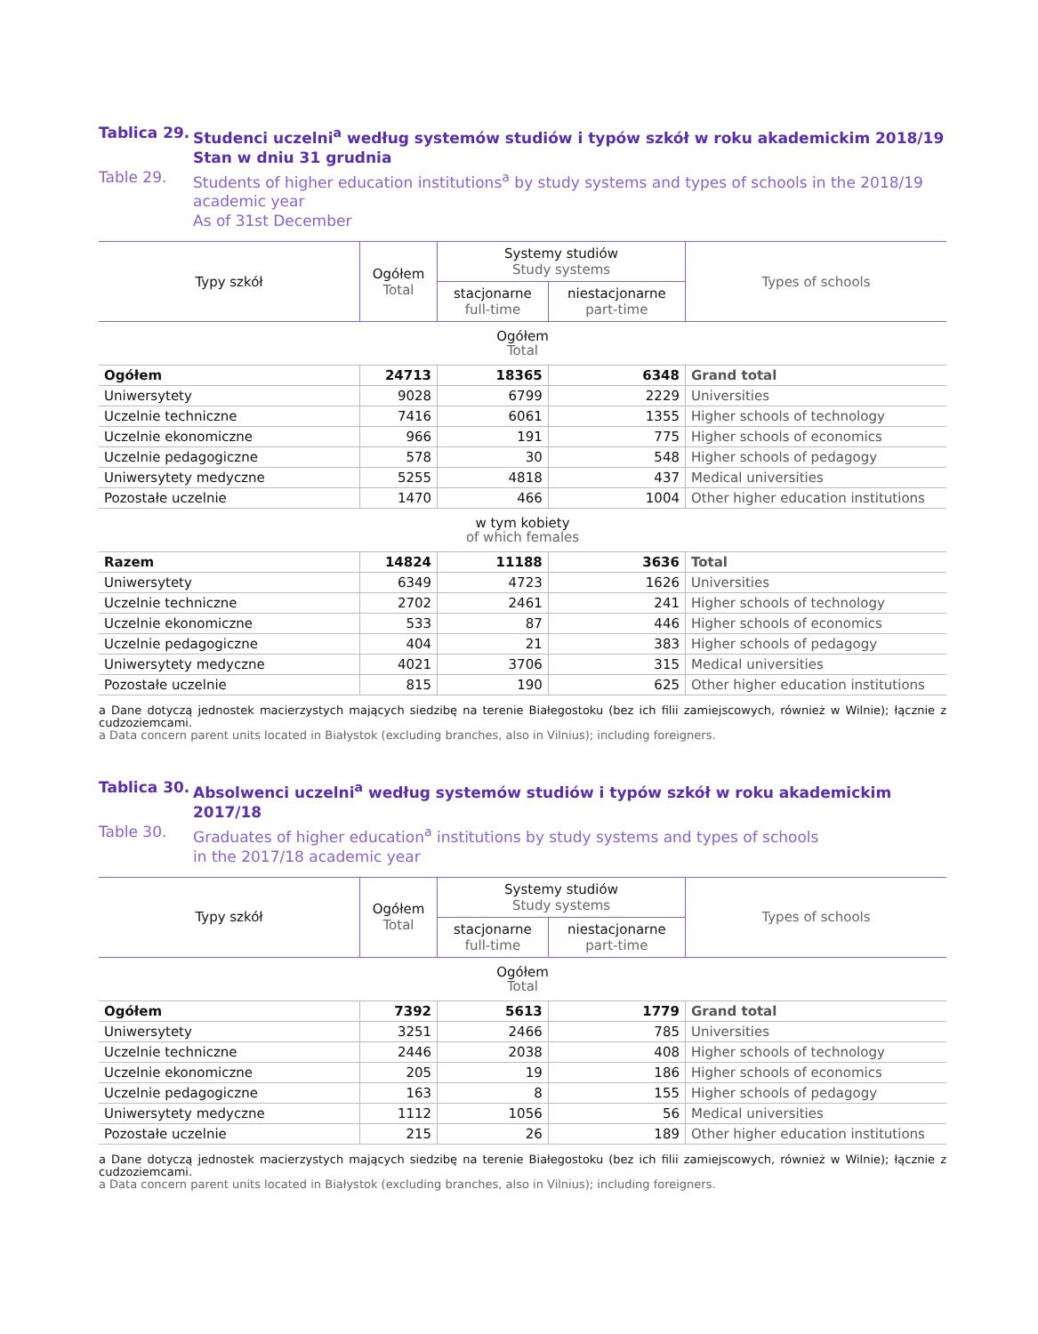Tablica 29. Studenci uczelni<sup>a</sup> według systemów studiów i typów szkół w roku akademickim 2018/19
Stan w dniu 31 grudnia
Table 29. Students of higher education institutions<sup>a</sup> by study systems and types of schools in the 2018/19 academic year
As of 31st December
| Typy szkół | Ogółem Total | Systemy studiów Study systems | | Types of schools |
| --- | --- | --- | --- | --- |
| | | stacjonarne full-time | niestacjonarne part-time | |
| Ogółem Total | | | | |
| Ogółem | 24713 | 18365 | 6348 | Grand total |
| Uniwersytety | 9028 | 6799 | 2229 | Universities |
| Uczelnie techniczne | 7416 | 6061 | 1355 | Higher schools of technology |
| Uczelnie ekonomiczne | 966 | 191 | 775 | Higher schools of economics |
| Uczelnie pedagogiczne | 578 | 30 | 548 | Higher schools of pedagogy |
| Uniwersytety medyczne | 5255 | 4818 | 437 | Medical universities |
| Pozostałe uczelnie | 1470 | 466 | 1004 | Other higher education institutions |
| w tym kobiety of which females | | | | |
| Razem | 14824 | 11188 | 3636 | Total |
| Uniwersytety | 6349 | 4723 | 1626 | Universities |
| Uczelnie techniczne | 2702 | 2461 | 241 | Higher schools of technology |
| Uczelnie ekonomiczne | 533 | 87 | 446 | Higher schools of economics |
| Uczelnie pedagogiczne | 404 | 21 | 383 | Higher schools of pedagogy |
| Uniwersytety medyczne | 4021 | 3706 | 315 | Medical universities |
| Pozostałe uczelnie | 815 | 190 | 625 | Other higher education institutions |
a Dane dotyczą jednostek macierzystych mających siedzibę na terenie Białegostoku (bez ich filii zamiejscowych, również w Wilnie); łącznie z cudzoziemcami.
a Data concern parent units located in Białystok (excluding branches, also in Vilnius); including foreigners.
Tablica 30. Absolwenci uczelni<sup>a</sup> według systemów studiów i typów szkół w roku akademickim 2017/18
Table 30. Graduates of higher education<sup>a</sup> institutions by study systems and types of schools
in the 2017/18 academic year
| Typy szkół | Ogółem Total | Systemy studiów Study systems | | Types of schools |
| --- | --- | --- | --- | --- |
| | | stacjonarne full-time | niestacjonarne part-time | |
| Ogółem Total | | | | |
| Ogółem | 7392 | 5613 | 1779 | Grand total |
| Uniwersytety | 3251 | 2466 | 785 | Universities |
| Uczelnie techniczne | 2446 | 2038 | 408 | Higher schools of technology |
| Uczelnie ekonomiczne | 205 | 19 | 186 | Higher schools of economics |
| Uczelnie pedagogiczne | 163 | 8 | 155 | Higher schools of pedagogy |
| Uniwersytety medyczne | 1112 | 1056 | 56 | Medical universities |
| Pozostałe uczelnie | 215 | 26 | 189 | Other higher education institutions |
a Dane dotyczą jednostek macierzystych mających siedzibę na terenie Białegostoku (bez ich filii zamiejscowych, również w Wilnie); łącznie z cudzoziemcami.
a Data concern parent units located in Białystok (excluding branches, also in Vilnius); including foreigners.